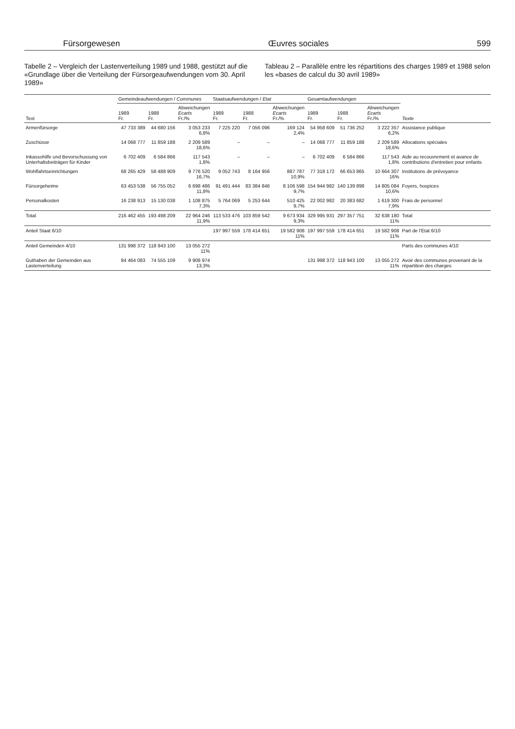Fürsorgewesen Œuvres sociales 599
Tabelle 2 – Vergleich der Lastenverteilung 1989 und 1988, gestützt auf die «Grundlage über die Verteilung der Fürsorgeaufwendungen vom 30. April 1989»
Tableau 2 – Parallèle entre les répartitions des charges 1989 et 1988 selon les «bases de calcul du 30 avril 1989»
| Text | Gemeindeaufwendungen / Communes | | | Staatsaufwendungen / Etat | | | Gesamtaufwendungen | | | Texte |
| --- | --- | --- | --- | --- | --- | --- | --- | --- | --- | --- |
| | 1989 Fr. | 1988 Fr. | Abweichungen Ecarts Fr./% | 1989 Fr. | 1988 Fr. | Abweichungen Ecarts Fr./% | 1989 Fr. | 1988 Fr. | Abweichungen Ecarts Fr./% | |
| Armenfürsorge | 47 733 389 | 44 680 156 | 3 053 233 6,8% | 7 225 220 | 7 056 096 | 169 124 2,4% | 54 958 609 | 51 736 252 | 3 222 357 6,2% | Assistance publique |
| Zuschüsse | 14 068 777 | 11 859 188 | 2 209 589 18,6% | – | – | – | 14 068 777 | 11 859 188 | 2 209 589 18,6% | Allocations spéciales |
| Inkassohilfe und Bevorschussung von Unterhaltsbeiträgen für Kinder | 6 702 409 | 6 584 866 | 117 543 1,8% | – | – | – | 6 702 409 | 6 584 866 | 117 543 1,8% | Aide au recouvrement et avance de contributions d'entretien pour enfants |
| Wohlfahrts­einrichtungen | 68 265 429 | 58 488 909 | 9 776 520 16,7% | 9 052 743 | 8 164 956 | 887 787 10,9% | 77 318 172 | 66 653 865 | 10 664 307 16% | Institutions de prévoyance |
| Fürsorgeheime | 63 453 538 | 56 755 052 | 6 698 486 11,8% | 91 491 444 | 83 384 846 | 8 106 598 9,7% | 154 944 982 | 140 139 898 | 14 805 084 10,6% | Foyers, hospices |
| Personalkosten | 16 238 913 | 15 130 038 | 1 108 875 7,3% | 5 764 069 | 5 253 644 | 510 425 9,7% | 22 002 982 | 20 383 682 | 1 619 300 7,9% | Frais de personnel |
| Total | 216 462 455 | 193 498 209 | 22 964 246 11,9% | 113 533 476 | 103 859 542 | 9 673 934 9,3% | 329 995 931 | 297 357 751 | 32 638 180 11% | Total |
| Anteil Staat 6/10 | | | | 197 997 559 | 178 414 651 | 19 582 908 11% | 197 997 559 | 178 414 651 | 19 582 908 11% | Part de l'Etat 6/10 |
| Anteil Gemeinden 4/10 | 131 998 372 | 118 943 100 | 13 055 272 11% | | | | | | | Parts des communes 4/10 |
| Guthaben der Gemeinden aus Lastenverteilung | 84 464 083 | 74 555 109 | 9 908 974 13,3% | | | | 131 998 372 | 118 943 100 | 13 055 272 11% | Avoir des communes provenant de la répartition des charges |